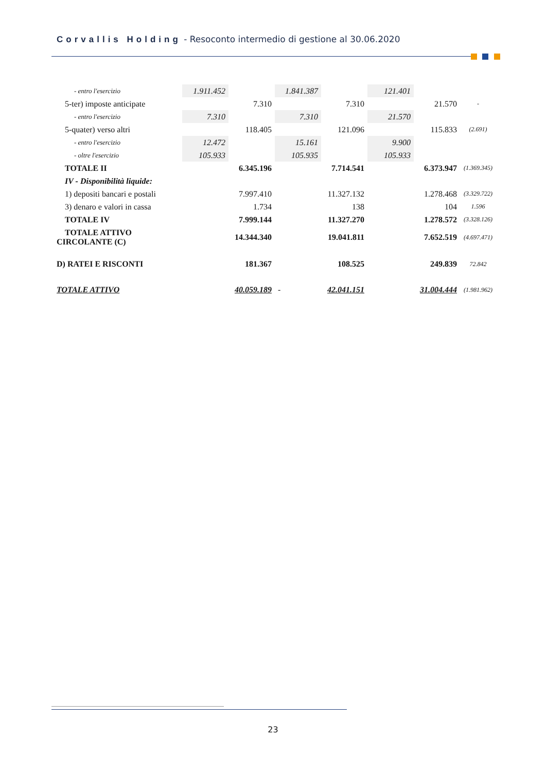Corvallis Holding - Resoconto intermedio di gestione al 30.06.2020
| - entro l'esercizio | 1.911.452 | | 1.841.387 | | 121.401 | | |
| 5-ter) imposte anticipate | | 7.310 | | 7.310 | | 21.570 | - |
| - entro l'esercizio | 7.310 | | 7.310 | | 21.570 | | |
| 5-quater) verso altri | | 118.405 | | 121.096 | | 115.833 | (2.691) |
| - entro l'esercizio | 12.472 | | 15.161 | | 9.900 | | |
| - oltre l'esercizio | 105.933 | | 105.935 | | 105.933 | | |
| TOTALE II | | 6.345.196 | | 7.714.541 | | 6.373.947 | (1.369.345) |
| IV - Disponibilità liquide: | | | | | | | |
| 1) depositi bancari e postali | | 7.997.410 | | 11.327.132 | | 1.278.468 | (3.329.722) |
| 3) denaro e valori in cassa | | 1.734 | | 138 | | 104 | 1.596 |
| TOTALE IV | | 7.999.144 | | 11.327.270 | | 1.278.572 | (3.328.126) |
| TOTALE ATTIVO CIRCOLANTE (C) | | 14.344.340 | | 19.041.811 | | 7.652.519 | (4.697.471) |
| D) RATEI E RISCONTI | | 181.367 | | 108.525 | | 249.839 | 72.842 |
| TOTALE ATTIVO | | 40.059.189 | - | 42.041.151 | | 31.004.444 | (1.981.962) |
23